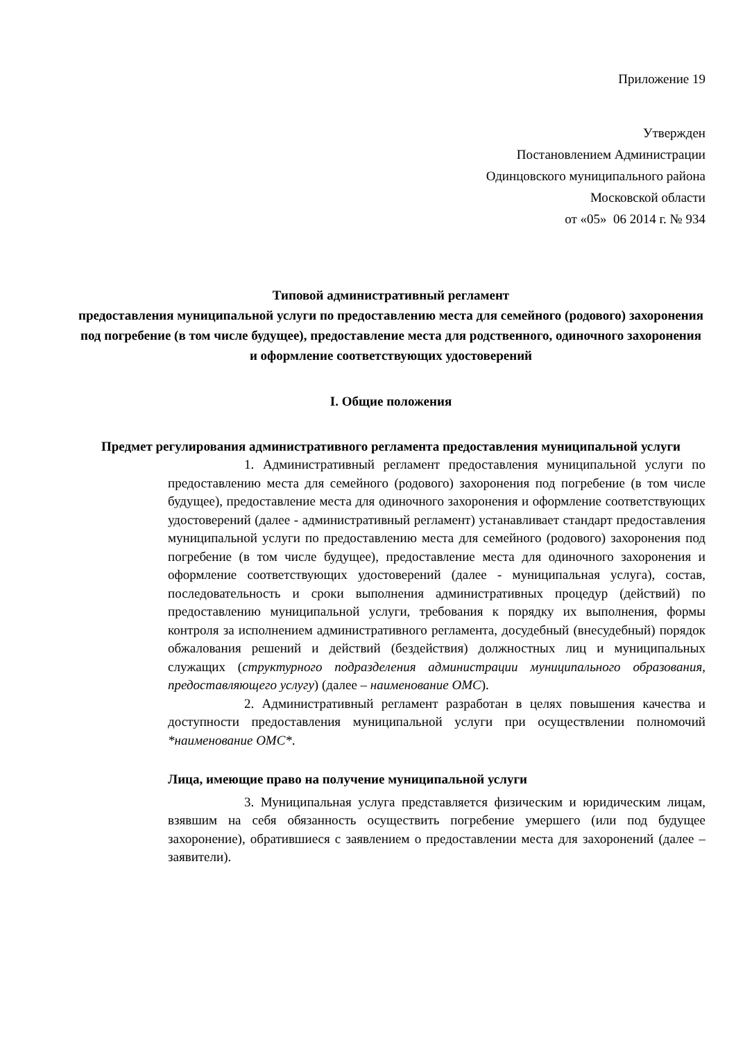Приложение 19
Утвержден
Постановлением Администрации
Одинцовского муниципального района
Московской области
от «05» 06 2014 г. № 934
Типовой административный регламент
предоставления муниципальной услуги по предоставлению места для семейного (родового) захоронения под погребение (в том числе будущее), предоставление места для родственного, одиночного захоронения и оформление соответствующих удостоверений
I. Общие положения
Предмет регулирования административного регламента предоставления муниципальной услуги
1. Административный регламент предоставления муниципальной услуги по предоставлению места для семейного (родового) захоронения под погребение (в том числе будущее), предоставление места для одиночного захоронения и оформление соответствующих удостоверений (далее - административный регламент) устанавливает стандарт предоставления муниципальной услуги по предоставлению места для семейного (родового) захоронения под погребение (в том числе будущее), предоставление места для одиночного захоронения и оформление соответствующих удостоверений (далее - муниципальная услуга), состав, последовательность и сроки выполнения административных процедур (действий) по предоставлению муниципальной услуги, требования к порядку их выполнения, формы контроля за исполнением административного регламента, досудебный (внесудебный) порядок обжалования решений и действий (бездействия) должностных лиц и муниципальных служащих (структурного подразделения администрации муниципального образования, предоставляющего услугу) (далее – наименование ОМС).
2. Административный регламент разработан в целях повышения качества и доступности предоставления муниципальной услуги при осуществлении полномочий *наименование ОМС*.
Лица, имеющие право на получение муниципальной услуги
3. Муниципальная услуга представляется физическим и юридическим лицам, взявшим на себя обязанность осуществить погребение умершего (или под будущее захоронение), обратившиеся с заявлением о предоставлении места для захоронений (далее – заявители).